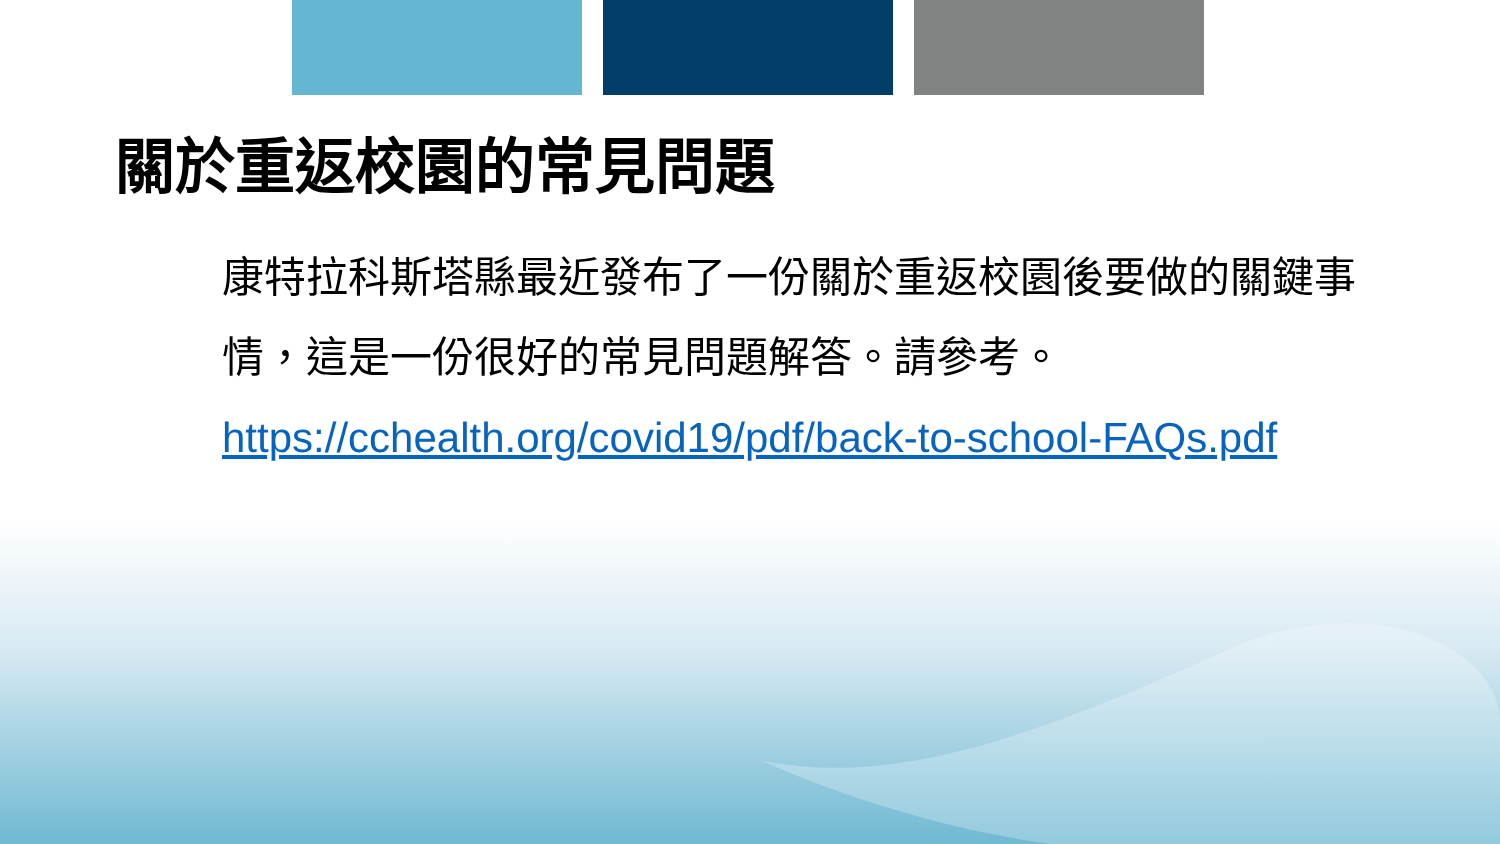關於重返校園的常見問題
康特拉科斯塔縣最近發布了一份關於重返校園後要做的關鍵事情，這是一份很好的常見問題解答。請參考。
https://cchealth.org/covid19/pdf/back-to-school-FAQs.pdf